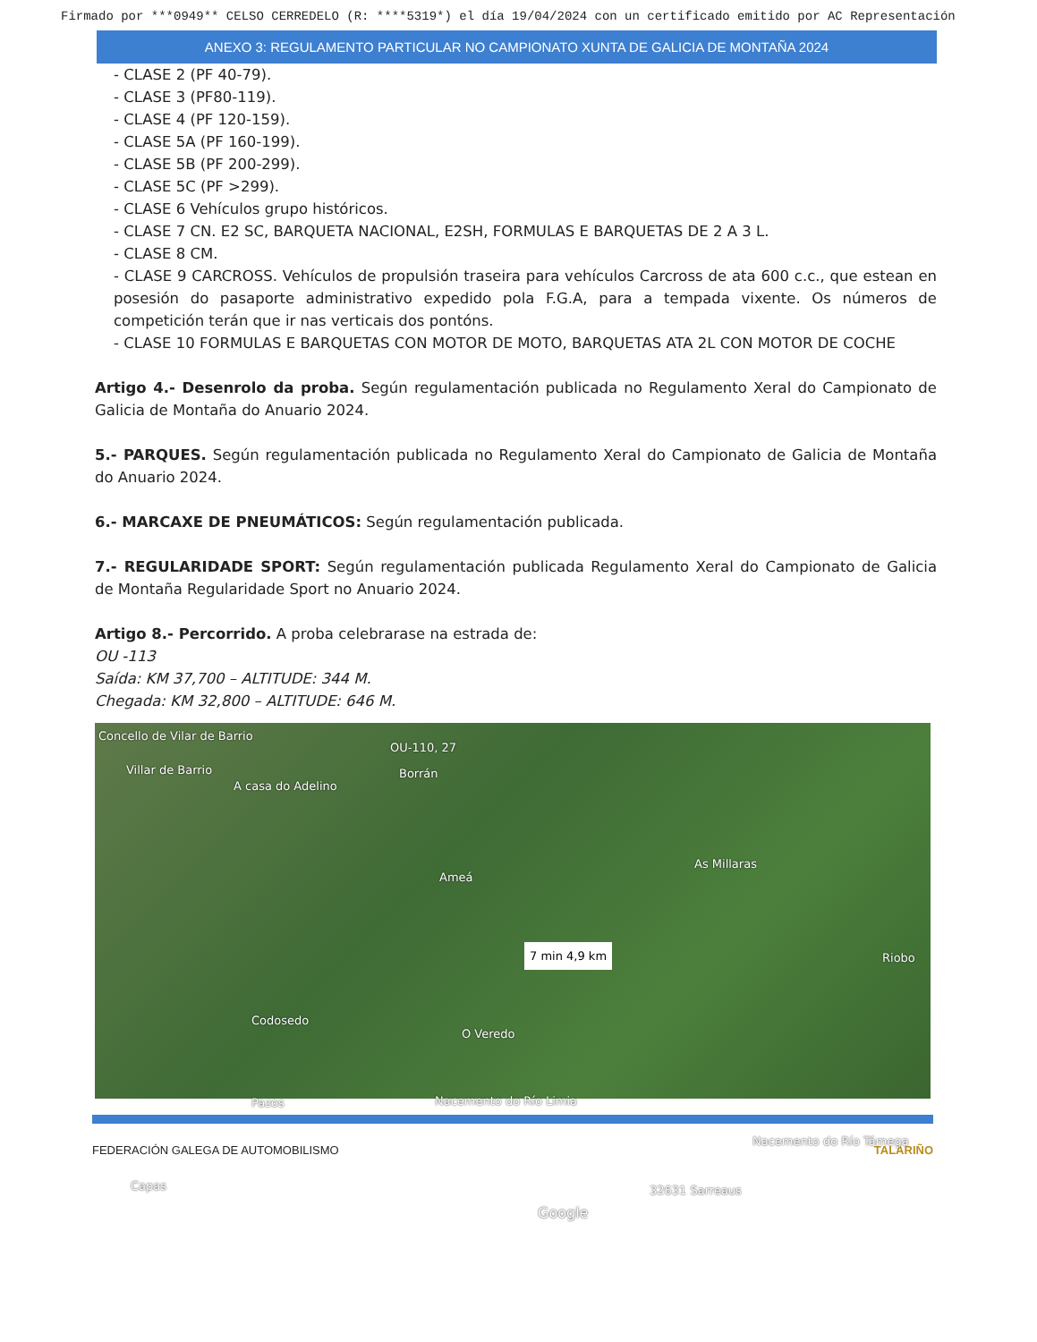Firmado por ***0949** CELSO CERREDELO (R: ****5319*) el día 19/04/2024 con un certificado emitido por AC Representación
ANEXO 3: REGULAMENTO PARTICULAR NO CAMPIONATO XUNTA DE GALICIA DE MONTAÑA 2024
- CLASE 2 (PF 40-79).
- CLASE 3 (PF80-119).
- CLASE 4 (PF 120-159).
- CLASE 5A (PF 160-199).
- CLASE 5B (PF 200-299).
- CLASE 5C (PF >299).
- CLASE 6 Vehículos grupo históricos.
- CLASE 7 CN. E2 SC, BARQUETA NACIONAL, E2SH, FORMULAS E BARQUETAS DE 2 A 3 L.
- CLASE 8 CM.
- CLASE 9 CARCROSS. Vehículos de propulsión traseira para vehículos Carcross de ata 600 c.c., que estean en posesión do pasaporte administrativo expedido pola F.G.A, para a tempada vixente. Os números de competición terán que ir nas verticais dos pontóns.
- CLASE 10 FORMULAS E BARQUETAS CON MOTOR DE MOTO, BARQUETAS ATA 2L CON MOTOR DE COCHE
Artigo 4.- Desenrolo da proba. Según regulamentación publicada no Regulamento Xeral do Campionato de Galicia de Montaña do Anuario 2024.
5.- PARQUES. Según regulamentación publicada no Regulamento Xeral do Campionato de Galicia de Montaña do Anuario 2024.
6.- MARCAXE DE PNEUMÁTICOS: Según regulamentación publicada.
7.- REGULARIDADE SPORT: Según regulamentación publicada Regulamento Xeral do Campionato de Galicia de Montaña Regularidade Sport no Anuario 2024.
Artigo 8.- Percorrido. A proba celebrarase na estrada de:
OU -113
Saída: KM 37,700 – ALTITUDE: 344 M.
Chegada: KM 32,800 – ALTITUDE: 646 M.
Concello de Vilar de Barrio
Villar de Barrio
A casa do Adelino
OU-110, 27
Borrán
Ameá
As Millaras
7 min 4,9 km Riobo
Codosedo
O Veredo
Nacemento do Río Limia Pazos
Nacemento do Río Támega
Capas 32631 Sarreaus
Google
FEDERACIÓN GALEGA DE AUTOMOBILISMO TALARIÑO